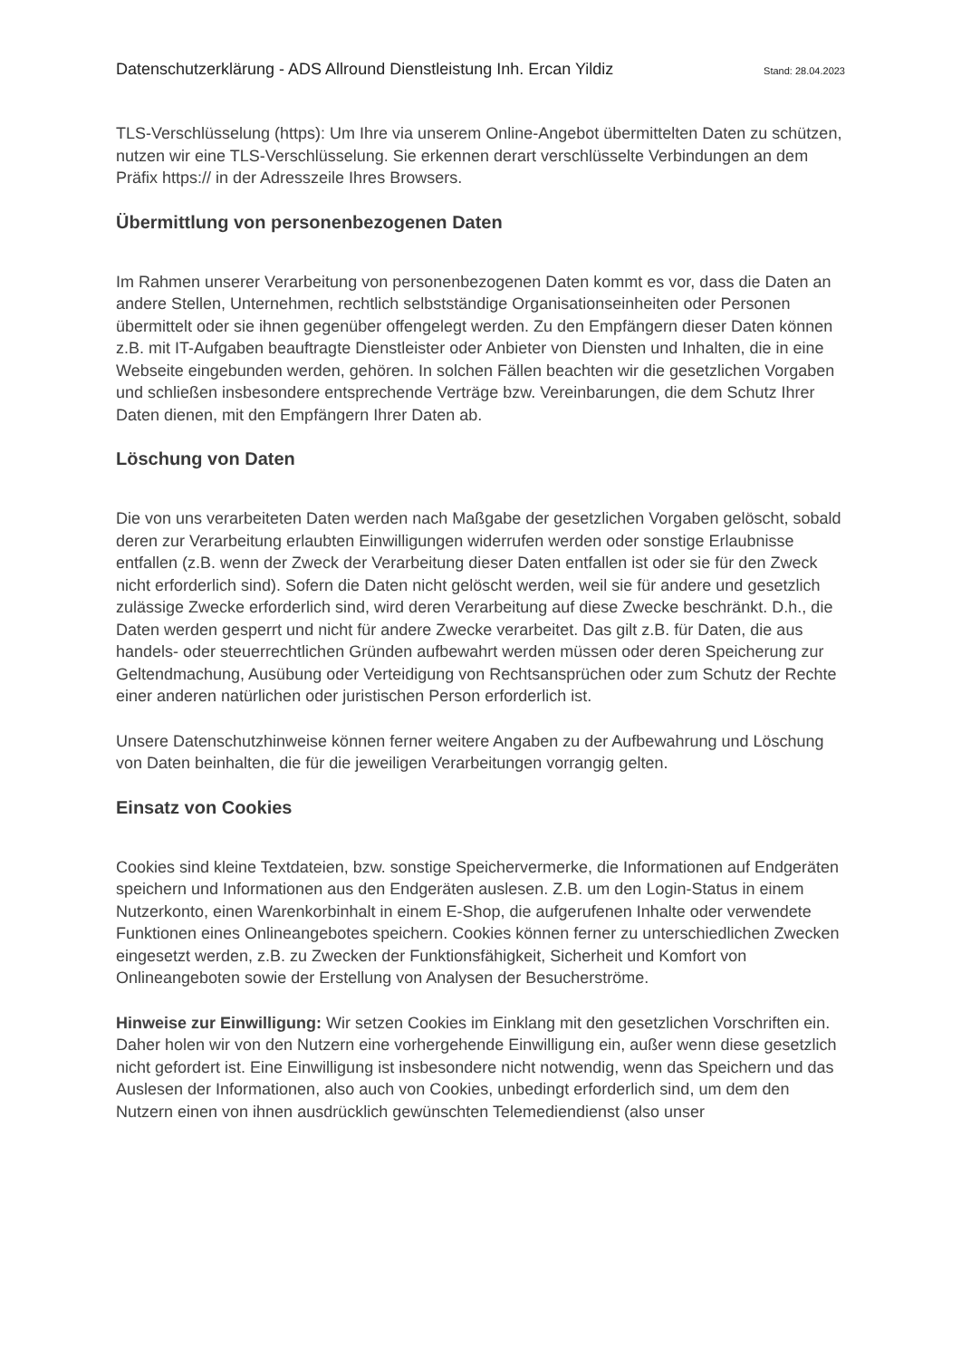Datenschutzerklärung - ADS Allround Dienstleistung Inh. Ercan Yildiz Stand: 28.04.2023
TLS-Verschlüsselung (https): Um Ihre via unserem Online-Angebot übermittelten Daten zu schützen, nutzen wir eine TLS-Verschlüsselung. Sie erkennen derart verschlüsselte Verbindungen an dem Präfix https:// in der Adresszeile Ihres Browsers.
Übermittlung von personenbezogenen Daten
Im Rahmen unserer Verarbeitung von personenbezogenen Daten kommt es vor, dass die Daten an andere Stellen, Unternehmen, rechtlich selbstständige Organisationseinheiten oder Personen übermittelt oder sie ihnen gegenüber offengelegt werden. Zu den Empfängern dieser Daten können z.B. mit IT-Aufgaben beauftragte Dienstleister oder Anbieter von Diensten und Inhalten, die in eine Webseite eingebunden werden, gehören. In solchen Fällen beachten wir die gesetzlichen Vorgaben und schließen insbesondere entsprechende Verträge bzw. Vereinbarungen, die dem Schutz Ihrer Daten dienen, mit den Empfängern Ihrer Daten ab.
Löschung von Daten
Die von uns verarbeiteten Daten werden nach Maßgabe der gesetzlichen Vorgaben gelöscht, sobald deren zur Verarbeitung erlaubten Einwilligungen widerrufen werden oder sonstige Erlaubnisse entfallen (z.B. wenn der Zweck der Verarbeitung dieser Daten entfallen ist oder sie für den Zweck nicht erforderlich sind). Sofern die Daten nicht gelöscht werden, weil sie für andere und gesetzlich zulässige Zwecke erforderlich sind, wird deren Verarbeitung auf diese Zwecke beschränkt. D.h., die Daten werden gesperrt und nicht für andere Zwecke verarbeitet. Das gilt z.B. für Daten, die aus handels- oder steuerrechtlichen Gründen aufbewahrt werden müssen oder deren Speicherung zur Geltendmachung, Ausübung oder Verteidigung von Rechtsansprüchen oder zum Schutz der Rechte einer anderen natürlichen oder juristischen Person erforderlich ist.
Unsere Datenschutzhinweise können ferner weitere Angaben zu der Aufbewahrung und Löschung von Daten beinhalten, die für die jeweiligen Verarbeitungen vorrangig gelten.
Einsatz von Cookies
Cookies sind kleine Textdateien, bzw. sonstige Speichervermerke, die Informationen auf Endgeräten speichern und Informationen aus den Endgeräten auslesen. Z.B. um den Login-Status in einem Nutzerkonto, einen Warenkorbinhalt in einem E-Shop, die aufgerufenen Inhalte oder verwendete Funktionen eines Onlineangebotes speichern. Cookies können ferner zu unterschiedlichen Zwecken eingesetzt werden, z.B. zu Zwecken der Funktionsfähigkeit, Sicherheit und Komfort von Onlineangeboten sowie der Erstellung von Analysen der Besucherströme.
Hinweise zur Einwilligung: Wir setzen Cookies im Einklang mit den gesetzlichen Vorschriften ein. Daher holen wir von den Nutzern eine vorhergehende Einwilligung ein, außer wenn diese gesetzlich nicht gefordert ist. Eine Einwilligung ist insbesondere nicht notwendig, wenn das Speichern und das Auslesen der Informationen, also auch von Cookies, unbedingt erforderlich sind, um dem den Nutzern einen von ihnen ausdrücklich gewünschten Telemediendienst (also unser